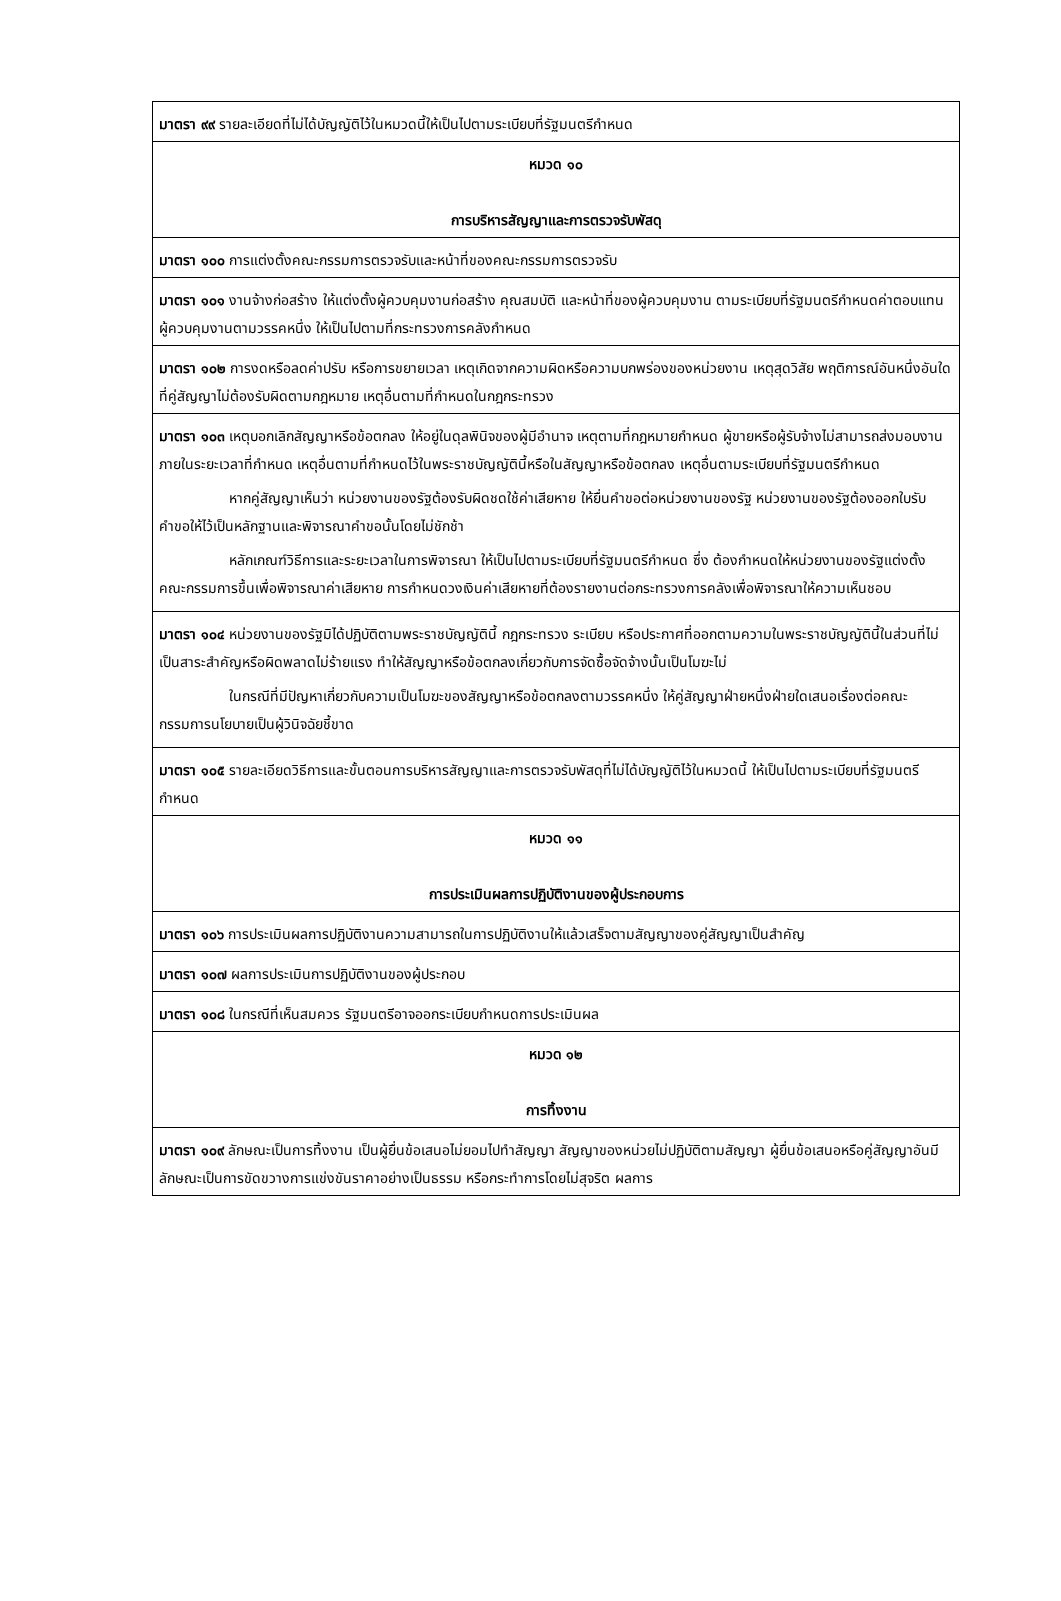| มาตรา ๙๙ รายละเอียดที่ไม่ได้บัญญัติไว้ในหมวดนี้ให้เป็นไปตามระเบียบที่รัฐมนตรีกำหนด |
| หมวด ๑๐ การบริหารสัญญาและการตรวจรับพัสดุ |
| มาตรา ๑๐๐ การแต่งตั้งคณะกรรมการตรวจรับและหน้าที่ของคณะกรรมการตรวจรับ |
| มาตรา ๑๐๑ งานจ้างก่อสร้าง ให้แต่งตั้งผู้ควบคุมงานก่อสร้าง คุณสมบัติ และหน้าที่ของผู้ควบคุมงาน ตามระเบียบที่รัฐมนตรีกำหนดค่าตอบแทนผู้ควบคุมงานตามวรรคหนึ่ง ให้เป็นไปตามที่กระทรวงการคลังกำหนด |
| มาตรา ๑๐๒ การงดหรือลดค่าปรับ หรือการขยายเวลา เหตุเกิดจากความผิดหรือความบกพร่องของหน่วยงาน เหตุสุดวิสัย พฤติการณ์อันหนึ่งอันใดที่คู่สัญญาไม่ต้องรับผิดตามกฎหมาย เหตุอื่นตามที่กำหนดในกฎกระทรวง |
| มาตรา ๑๐๓ เหตุบอกเลิกสัญญาหรือข้อตกลง ให้อยู่ในดุลพินิจของผู้มีอำนาจ เหตุตามที่กฎหมายกำหนด ผู้ขายหรือผู้รับจ้างไม่สามารถส่งมอบงานภายในระยะเวลาที่กำหนด เหตุอื่นตามที่กำหนดไว้ในพระราชบัญญัตินี้หรือในสัญญาหรือข้อตกลง เหตุอื่นตามระเบียบที่รัฐมนตรีกำหนด หากคู่สัญญาเห็นว่า หน่วยงานของรัฐต้องรับผิดชดใช้ค่าเสียหาย ให้ยื่นคำขอต่อหน่วยงานของรัฐ หน่วยงานของรัฐต้องออกใบรับคำขอให้ไว้เป็นหลักฐานและพิจารณาคำขอนั้นโดยไม่ชักช้า หลักเกณฑ์วิธีการและระยะเวลาในการพิจารณา ให้เป็นไปตามระเบียบที่รัฐมนตรีกำหนด ซึ่ง ต้องกำหนดให้หน่วยงานของรัฐแต่งตั้งคณะกรรมการขึ้นเพื่อพิจารณาค่าเสียหาย การกำหนดวงเงินค่าเสียหายที่ต้องรายงานต่อกระทรวงการคลังเพื่อพิจารณาให้ความเห็นชอบ |
| มาตรา ๑๐๔ หน่วยงานของรัฐมิได้ปฏิบัติตามพระราชบัญญัตินี้ กฎกระทรวง ระเบียบ หรือประกาศที่ออกตามความในพระราชบัญญัตินี้ในส่วนที่ไม่เป็นสาระสำคัญหรือผิดพลาดไม่ร้ายแรง ทำให้สัญญาหรือข้อตกลงเกี่ยวกับการจัดซื้อจัดจ้างนั้นเป็นโมฆะไม่ ในกรณีที่มีปัญหาเกี่ยวกับความเป็นโมฆะของสัญญาหรือข้อตกลงตามวรรคหนึ่ง ให้คู่สัญญาฝ่ายหนึ่งฝ่ายใดเสนอเรื่องต่อคณะกรรมการนโยบายเป็นผู้วินิจฉัยชี้ขาด |
| มาตรา ๑๐๕ รายละเอียดวิธีการและขั้นตอนการบริหารสัญญาและการตรวจรับพัสดุที่ไม่ได้บัญญัติไว้ในหมวดนี้ ให้เป็นไปตามระเบียบที่รัฐมนตรีกำหนด |
| หมวด ๑๑ การประเมินผลการปฏิบัติงานของผู้ประกอบการ |
| มาตรา ๑๐๖ การประเมินผลการปฏิบัติงานความสามารถในการปฏิบัติงานให้แล้วเสร็จตามสัญญาของคู่สัญญาเป็นสำคัญ |
| มาตรา ๑๐๗ ผลการประเมินการปฏิบัติงานของผู้ประกอบ |
| มาตรา ๑๐๘ ในกรณีที่เห็นสมควร รัฐมนตรีอาจออกระเบียบกำหนดการประเมินผล |
| หมวด ๑๒ การทิ้งงาน |
| มาตรา ๑๐๙ ลักษณะเป็นการทิ้งงาน เป็นผู้ยื่นข้อเสนอไม่ยอมไปทำสัญญา สัญญาของหน่วยไม่ปฏิบัติตามสัญญา ผู้ยื่นข้อเสนอหรือคู่สัญญาอันมีลักษณะเป็นการขัดขวางการแข่งขันราคาอย่างเป็นธรรม หรือกระทำการโดยไม่สุจริต ผลการ |